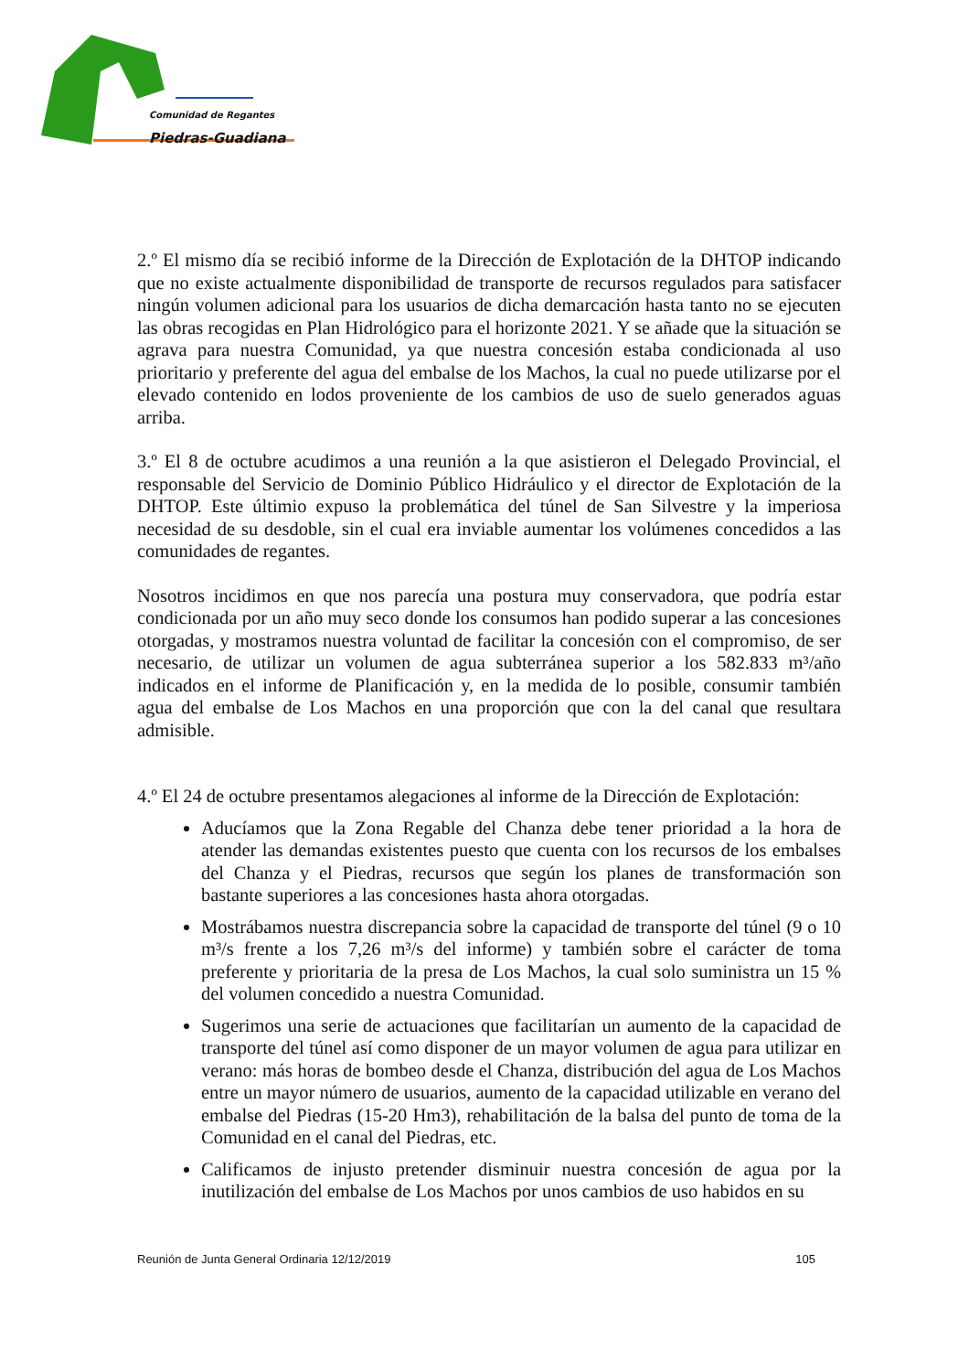Comunidad de Regantes
Piedras-Guadiana
2.º El mismo día se recibió informe de la Dirección de Explotación de la DHTOP indicando que no existe actualmente disponibilidad de transporte de recursos regulados para satisfacer ningún volumen adicional para los usuarios de dicha demarcación hasta tanto no se ejecuten las obras recogidas en Plan Hidrológico para el horizonte 2021. Y se añade que la situación se agrava para nuestra Comunidad, ya que nuestra concesión estaba condicionada al uso prioritario y preferente del agua del embalse de los Machos, la cual no puede utilizarse por el elevado contenido en lodos proveniente de los cambios de uso de suelo generados aguas arriba.
3.º El 8 de octubre acudimos a una reunión a la que asistieron el Delegado Provincial, el responsable del Servicio de Dominio Público Hidráulico y el director de Explotación de la DHTOP. Este últimio expuso la problemática del túnel de San Silvestre y la imperiosa necesidad de su desdoble, sin el cual era inviable aumentar los volúmenes concedidos a las comunidades de regantes.
Nosotros incidimos en que nos parecía una postura muy conservadora, que podría estar condicionada por un año muy seco donde los consumos han podido superar a las concesiones otorgadas, y mostramos nuestra voluntad de facilitar la concesión con el compromiso, de ser necesario, de utilizar un volumen de agua subterránea superior a los 582.833 m³/año indicados en el informe de Planificación y, en la medida de lo posible, consumir también agua del embalse de Los Machos en una proporción que con la del canal que resultara admisible.
4.º El 24 de octubre presentamos alegaciones al informe de la Dirección de Explotación:
Aducíamos que la Zona Regable del Chanza debe tener prioridad a la hora de atender las demandas existentes puesto que cuenta con los recursos de los embalses del Chanza y el Piedras, recursos que según los planes de transformación son bastante superiores a las concesiones hasta ahora otorgadas.
Mostrábamos nuestra discrepancia sobre la capacidad de transporte del túnel (9 o 10 m³/s frente a los 7,26 m³/s del informe) y también sobre el carácter de toma preferente y prioritaria de la presa de Los Machos, la cual solo suministra un 15 % del volumen concedido a nuestra Comunidad.
Sugerimos una serie de actuaciones que facilitarían un aumento de la capacidad de transporte del túnel así como disponer de un mayor volumen de agua para utilizar en verano: más horas de bombeo desde el Chanza, distribución del agua de Los Machos entre un mayor número de usuarios, aumento de la capacidad utilizable en verano del embalse del Piedras (15-20 Hm3), rehabilitación de la balsa del punto de toma de la Comunidad en el canal del Piedras, etc.
Calificamos de injusto pretender disminuir nuestra concesión de agua por la inutilización del embalse de Los Machos por unos cambios de uso habidos en su
Reunión de Junta General Ordinaria 12/12/2019 105